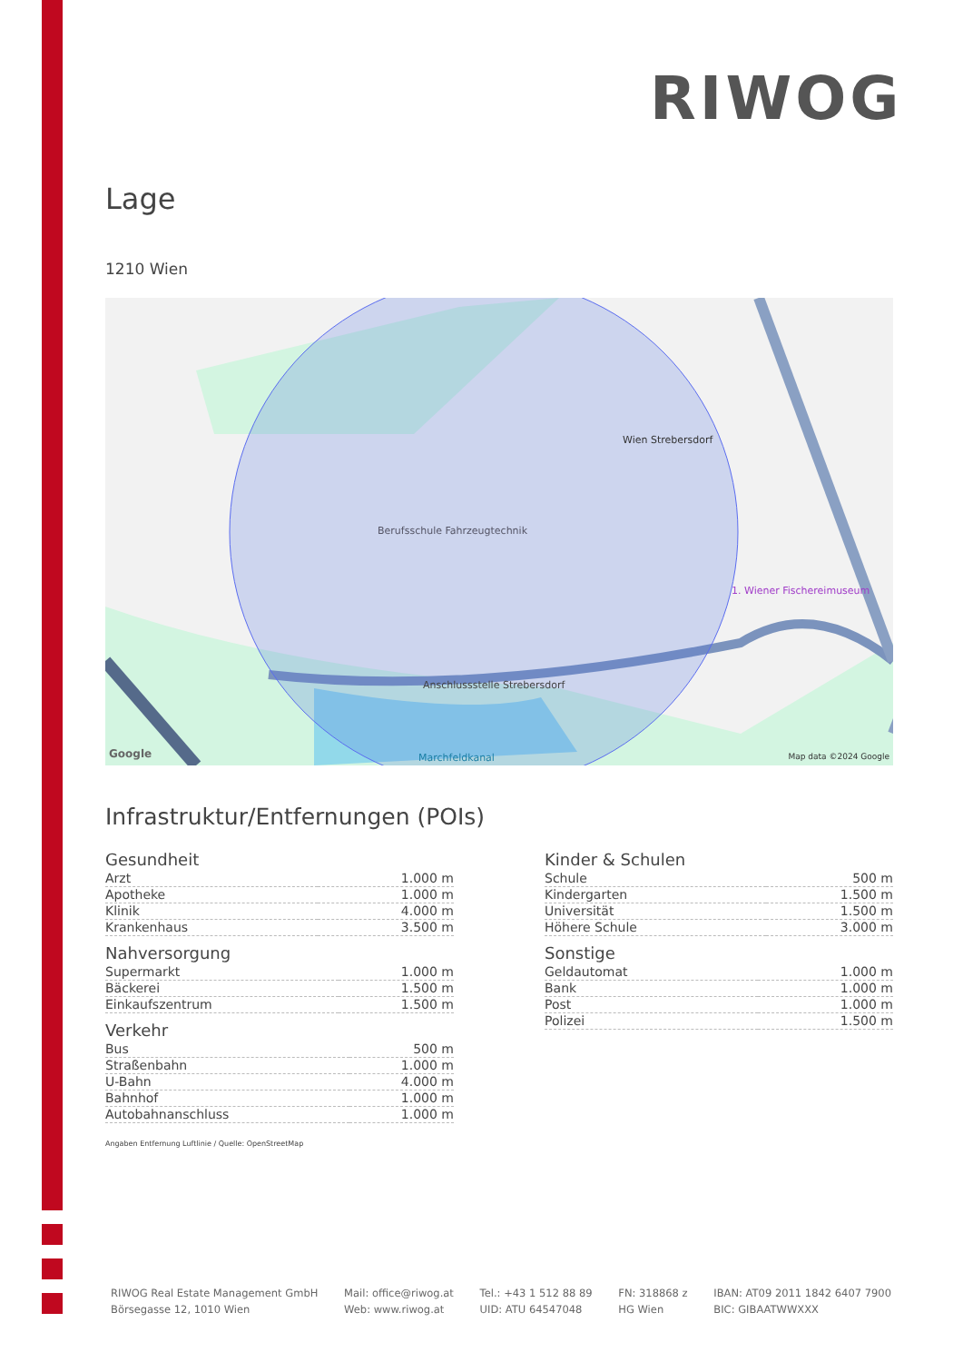RIWOG
Lage
1210 Wien
Berufsschule Fahrzeugtechnik
Wien Strebersdorf
Anschlussstelle Strebersdorf
1. Wiener Fischereimuseum
Marchfeldkanal
Google Map data ©2024 Google
Infrastruktur/Entfernungen (POIs)
Gesundheit
| Arzt | 1.000 m |
| Apotheke | 1.000 m |
| Klinik | 4.000 m |
| Krankenhaus | 3.500 m |
Nahversorgung
| Supermarkt | 1.000 m |
| Bäckerei | 1.500 m |
| Einkaufszentrum | 1.500 m |
Verkehr
| Bus | 500 m |
| Straßenbahn | 1.000 m |
| U-Bahn | 4.000 m |
| Bahnhof | 1.000 m |
| Autobahnanschluss | 1.000 m |
Kinder & Schulen
| Schule | 500 m |
| Kindergarten | 1.500 m |
| Universität | 1.500 m |
| Höhere Schule | 3.000 m |
Sonstige
| Geldautomat | 1.000 m |
| Bank | 1.000 m |
| Post | 1.000 m |
| Polizei | 1.500 m |
Angaben Entfernung Luftlinie / Quelle: OpenStreetMap
RIWOG Real Estate Management GmbH
Börsegasse 12, 1010 Wien
Mail: office@riwog.at
Web: www.riwog.at
Tel.: +43 1 512 88 89
UID: ATU 64547048
FN: 318868 z
HG Wien
IBAN: AT09 2011 1842 6407 7900
BIC: GIBAATWWXXX